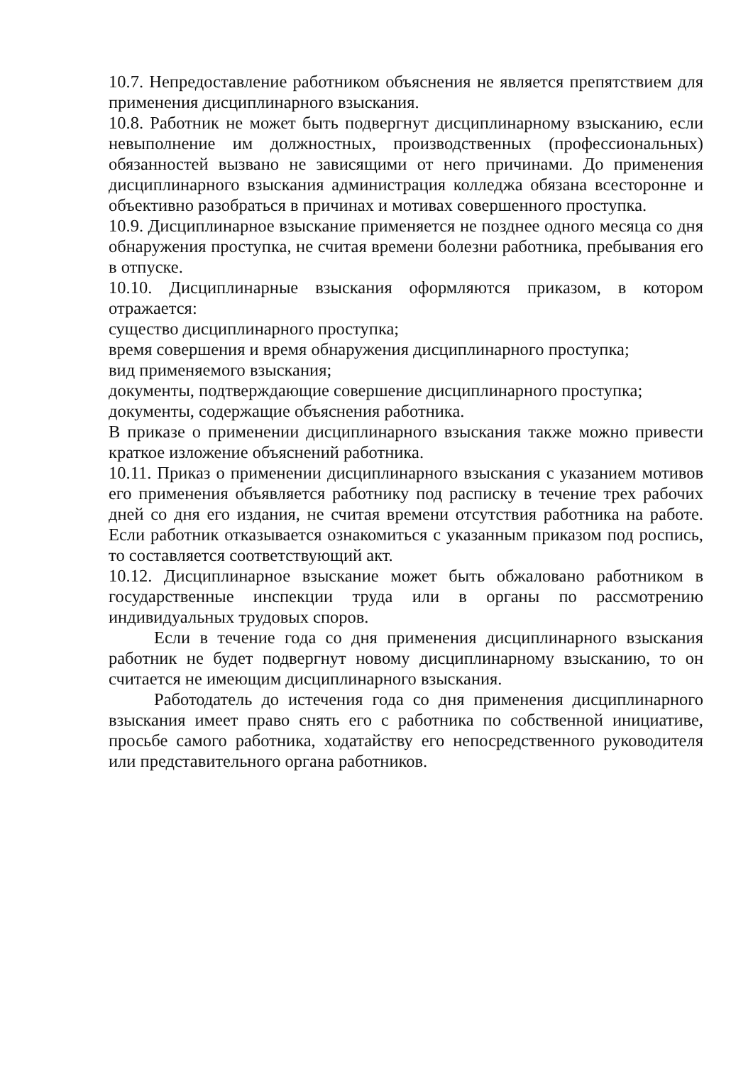10.7. Непредоставление работником объяснения не является препятствием для применения дисциплинарного взыскания.
10.8. Работник не может быть подвергнут дисциплинарному взысканию, если невыполнение им должностных, производственных (профессиональных) обязанностей вызвано не зависящими от него причинами. До применения дисциплинарного взыскания администрация колледжа обязана всесторонне и объективно разобраться в причинах и мотивах совершенного проступка.
10.9. Дисциплинарное взыскание применяется не позднее одного месяца со дня обнаружения проступка, не считая времени болезни работника, пребывания его в отпуске.
10.10. Дисциплинарные взыскания оформляются приказом, в котором отражается:
существо дисциплинарного проступка;
время совершения и время обнаружения дисциплинарного проступка;
вид применяемого взыскания;
документы, подтверждающие совершение дисциплинарного проступка;
документы, содержащие объяснения работника.
В приказе о применении дисциплинарного взыскания также можно привести краткое изложение объяснений работника.
10.11. Приказ о применении дисциплинарного взыскания с указанием мотивов его применения объявляется работнику под расписку в течение трех рабочих дней со дня его издания, не считая времени отсутствия работника на работе. Если работник отказывается ознакомиться с указанным приказом под роспись, то составляется соответствующий акт.
10.12. Дисциплинарное взыскание может быть обжаловано работником в государственные инспекции труда или в органы по рассмотрению индивидуальных трудовых споров.
Если в течение года со дня применения дисциплинарного взыскания работник не будет подвергнут новому дисциплинарному взысканию, то он считается не имеющим дисциплинарного взыскания.
Работодатель до истечения года со дня применения дисциплинарного взыскания имеет право снять его с работника по собственной инициативе, просьбе самого работника, ходатайству его непосредственного руководителя или представительного органа работников.